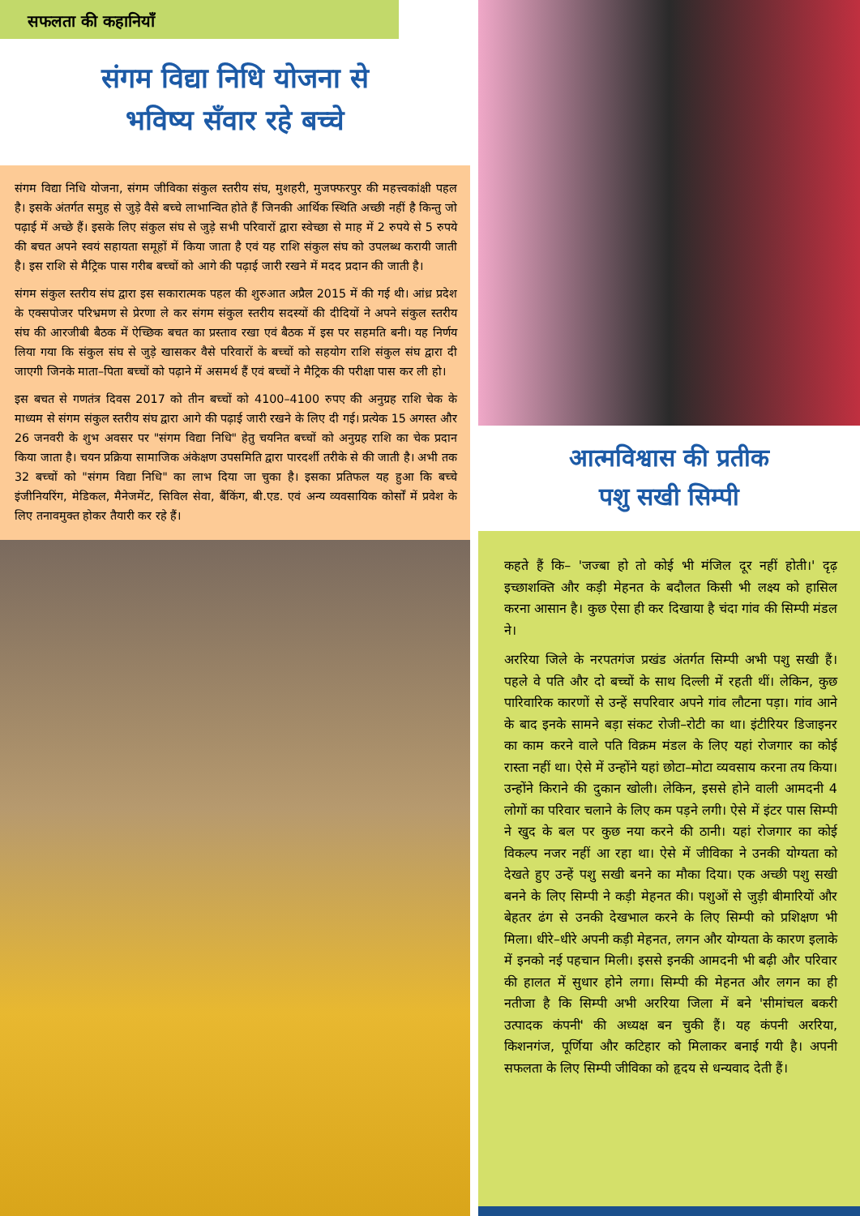सफलता की कहानियाँ
संगम विद्या निधि योजना से
भविष्य सँवार रहे बच्चे
संगम विद्या निधि योजना, संगम जीविका संकुल स्तरीय संघ, मुशहरी, मुजफ्फरपुर की महत्त्वकांक्षी पहल है। इसके अंतर्गत समुह से जुड़े वैसे बच्चे लाभान्वित होते हैं जिनकी आर्थिक स्थिति अच्छी नहीं है किन्तु जो पढ़ाई में अच्छे हैं। इसके लिए संकुल संघ से जुड़े सभी परिवारों द्वारा स्वेच्छा से माह में 2 रुपये से 5 रुपये की बचत अपने स्वयं सहायता समूहों में किया जाता है एवं यह राशि संकुल संघ को उपलब्ध करायी जाती है। इस राशि से मैट्रिक पास गरीब बच्चों को आगे की पढ़ाई जारी रखने में मदद प्रदान की जाती है।
संगम संकुल स्तरीय संघ द्वारा इस सकारात्मक पहल की शुरुआत अप्रैल 2015 में की गई थी। आंध्र प्रदेश के एक्सपोजर परिभ्रमण से प्रेरणा ले कर संगम संकुल स्तरीय सदस्यों की दीदियों ने अपने संकुल स्तरीय संघ की आरजीबी बैठक में ऐच्छिक बचत का प्रस्ताव रखा एवं बैठक में इस पर सहमति बनी। यह निर्णय लिया गया कि संकुल संघ से जुड़े खासकर वैसे परिवारों के बच्चों को सहयोग राशि संकुल संघ द्वारा दी जाएगी जिनके माता–पिता बच्चों को पढ़ाने में असमर्थ हैं एवं बच्चों ने मैट्रिक की परीक्षा पास कर ली हो।
इस बचत से गणतंत्र दिवस 2017 को तीन बच्चों को 4100–4100 रुपए की अनुग्रह राशि चेक के माध्यम से संगम संकुल स्तरीय संघ द्वारा आगे की पढ़ाई जारी रखने के लिए दी गई। प्रत्येक 15 अगस्त और 26 जनवरी के शुभ अवसर पर "संगम विद्या निधि" हेतु चयनित बच्चों को अनुग्रह राशि का चेक प्रदान किया जाता है। चयन प्रक्रिया सामाजिक अंकेक्षण उपसमिति द्वारा पारदर्शी तरीके से की जाती है। अभी तक 32 बच्चों को "संगम विद्या निधि" का लाभ दिया जा चुका है। इसका प्रतिफल यह हुआ कि बच्चे इंजीनियरिंग, मेडिकल, मैनेजमेंट, सिविल सेवा, बैंकिंग, बी.एड. एवं अन्य व्यवसायिक कोर्सों में प्रवेश के लिए तनावमुक्त होकर तैयारी कर रहे हैं।
आत्मविश्वास की प्रतीक
पशु सखी सिम्पी
कहते हैं कि– 'जज्बा हो तो कोई भी मंजिल दूर नहीं होती।' दृढ़ इच्छाशक्ति और कड़ी मेहनत के बदौलत किसी भी लक्ष्य को हासिल करना आसान है। कुछ ऐसा ही कर दिखाया है चंदा गांव की सिम्पी मंडल ने।
अररिया जिले के नरपतगंज प्रखंड अंतर्गत सिम्पी अभी पशु सखी हैं। पहले वे पति और दो बच्चों के साथ दिल्ली में रहती थीं। लेकिन, कुछ पारिवारिक कारणों से उन्हें सपरिवार अपने गांव लौटना पड़ा। गांव आने के बाद इनके सामने बड़ा संकट रोजी–रोटी का था। इंटीरियर डिजाइनर का काम करने वाले पति विक्रम मंडल के लिए यहां रोजगार का कोई रास्ता नहीं था। ऐसे में उन्होंने यहां छोटा–मोटा व्यवसाय करना तय किया। उन्होंने किराने की दुकान खोली। लेकिन, इससे होने वाली आमदनी 4 लोगों का परिवार चलाने के लिए कम पड़ने लगी। ऐसे में इंटर पास सिम्पी ने खुद के बल पर कुछ नया करने की ठानी। यहां रोजगार का कोई विकल्प नजर नहीं आ रहा था। ऐसे में जीविका ने उनकी योग्यता को देखते हुए उन्हें पशु सखी बनने का मौका दिया। एक अच्छी पशु सखी बनने के लिए सिम्पी ने कड़ी मेहनत की। पशुओं से जुड़ी बीमारियों और बेहतर ढंग से उनकी देखभाल करने के लिए सिम्पी को प्रशिक्षण भी मिला। धीरे–धीरे अपनी कड़ी मेहनत, लगन और योग्यता के कारण इलाके में इनको नई पहचान मिली। इससे इनकी आमदनी भी बढ़ी और परिवार की हालत में सुधार होने लगा। सिम्पी की मेहनत और लगन का ही नतीजा है कि सिम्पी अभी अररिया जिला में बने 'सीमांचल बकरी उत्पादक कंपनी' की अध्यक्ष बन चुकी हैं। यह कंपनी अररिया, किशनगंज, पूर्णिया और कटिहार को मिलाकर बनाई गयी है। अपनी सफलता के लिए सिम्पी जीविका को हृदय से धन्यवाद देती हैं।